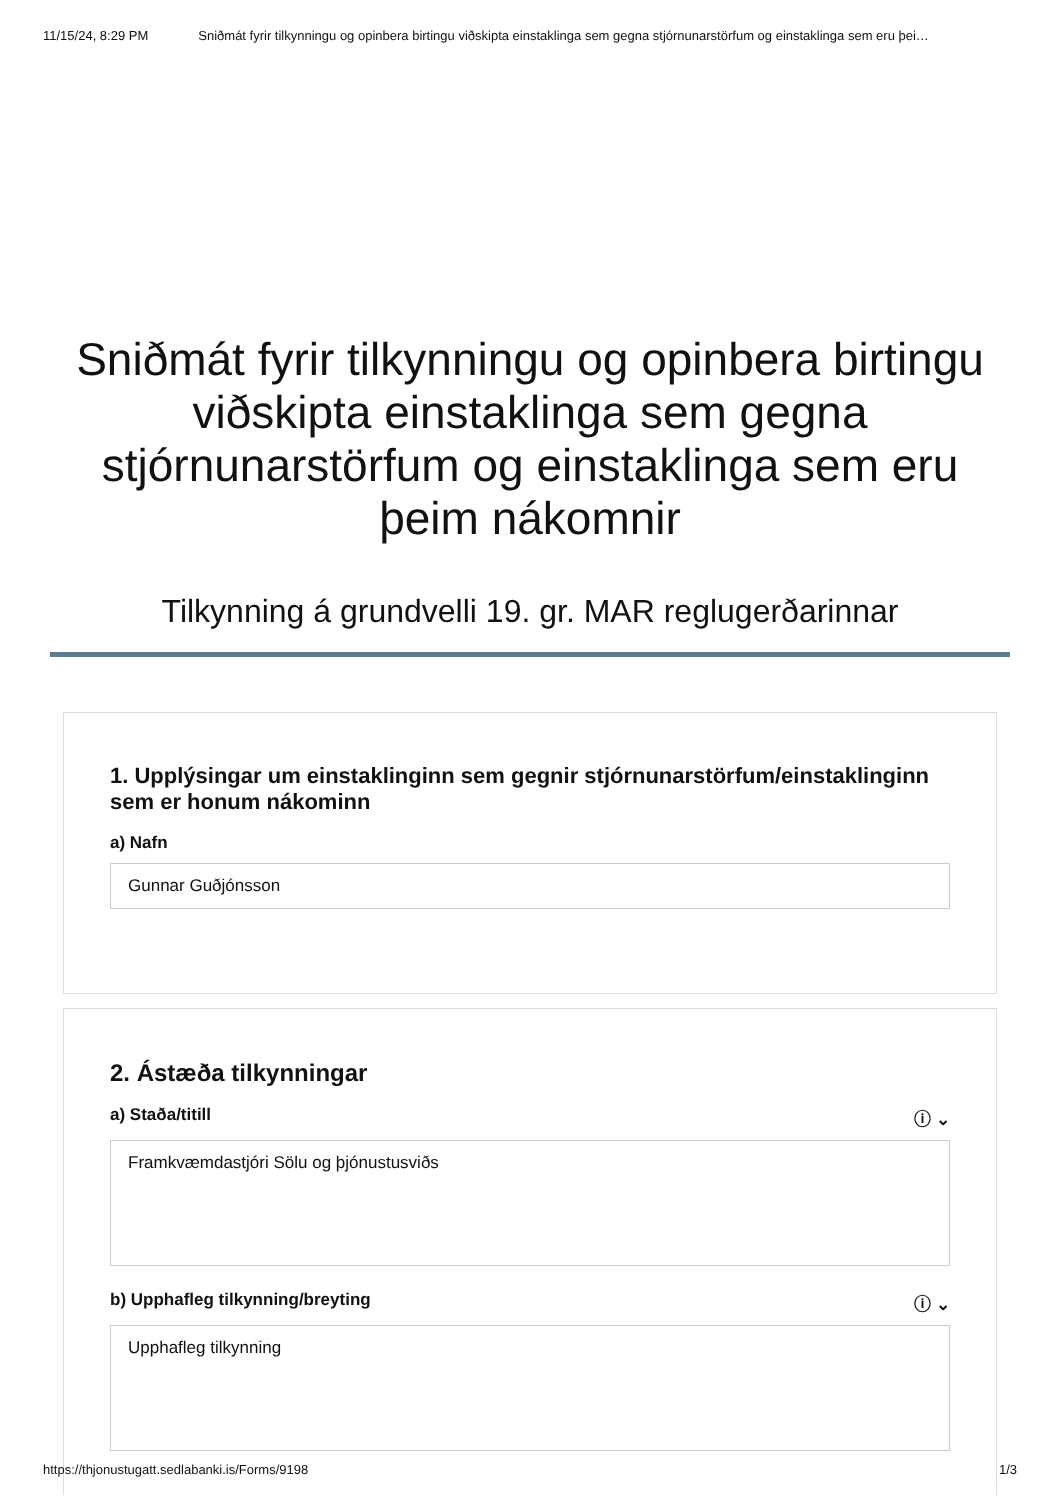11/15/24, 8:29 PM Sniðmát fyrir tilkynningu og opinbera birtingu viðskipta einstaklinga sem gegna stjórnunarstörfum og einstaklinga sem eru þei…
Sniðmát fyrir tilkynningu og opinbera birtingu viðskipta einstaklinga sem gegna stjórnunarstörfum og einstaklinga sem eru þeim nákomnir
Tilkynning á grundvelli 19. gr. MAR reglugerðarinnar
1. Upplýsingar um einstaklinginn sem gegnir stjórnunarstörfum/einstaklinginn sem er honum nákominn
a) Nafn
Gunnar Guðjónsson
2. Ástæða tilkynningar
a) Staða/titill ⓘ ⌄
Framkvæmdastjóri Sölu og þjónustusviðs
b) Upphafleg tilkynning/breyting ⓘ ⌄
Upphafleg tilkynning
https://thjonustugatt.sedlabanki.is/Forms/9198 1/3